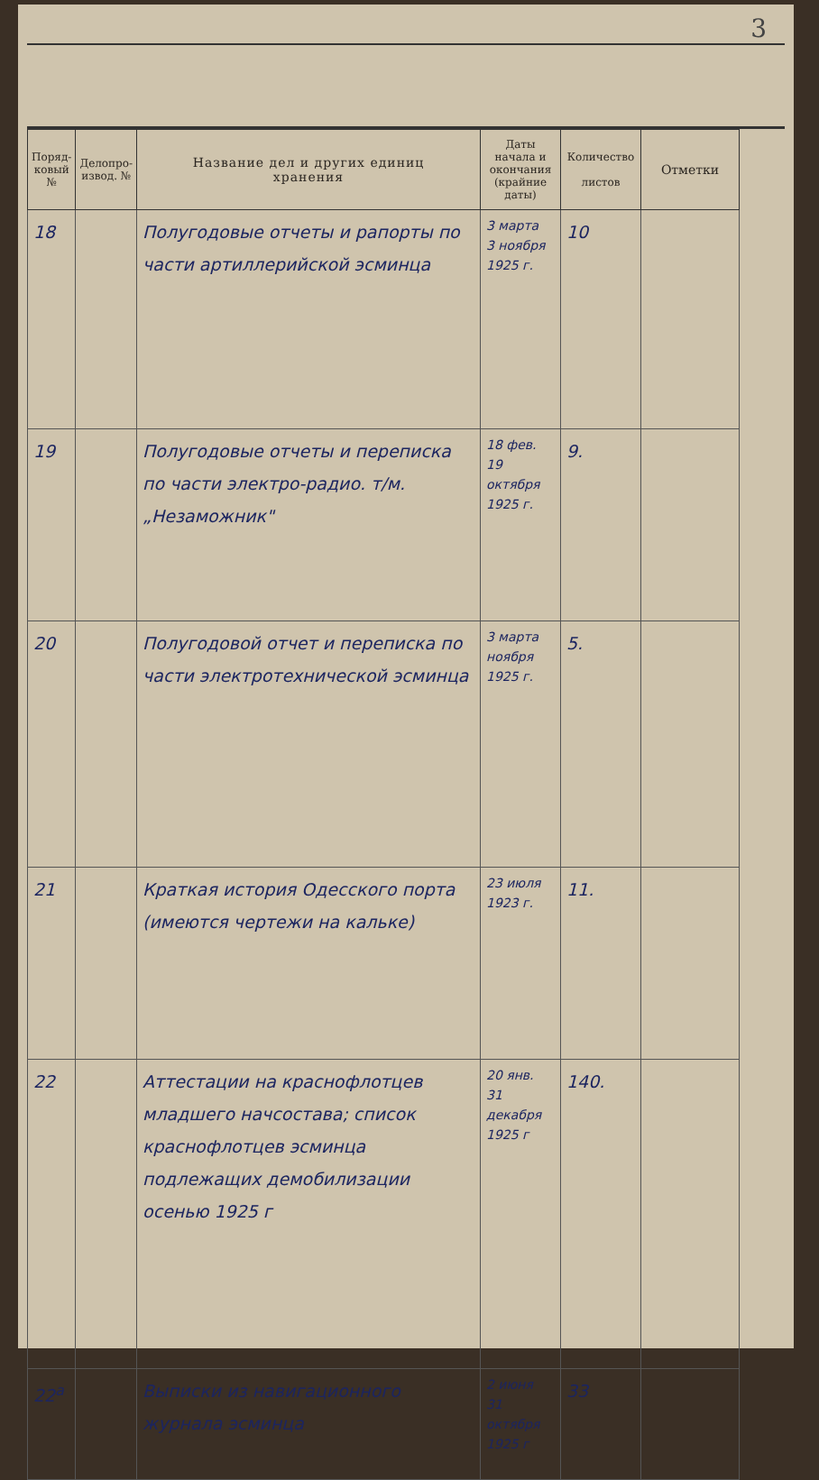3
| Поряд-ковый № | Делопро-извод. № | Название дел и других единиц хранения | Даты начала и окончания (крайние даты) | Количество листов | Отметки |
| --- | --- | --- | --- | --- | --- |
| 18 | | Полугодовые отчеты и рапорты по части артиллерийской эсминца | 3 марта 3 ноября 1925 г. | 10 | |
| 19 | | Полугодовые отчеты и переписка по части электро-радио. т/м. „Незаможник" | 18 фев. 19 октября 1925 г. | 9. | |
| 20 | | Полугодовой отчет и переписка по части электротехнической эсминца | 3 марта ноября 1925 г. | 5. | |
| 21 | | Краткая история Одесского порта (имеются чертежи на кальке) | 23 июля 1923 г. | 11. | |
| 22 | | Аттестации на краснофлотцев младшего начсостава; список краснофлотцев эсминца подлежащих демобилизации осенью 1925 г | 20 янв. 31 декабря 1925 г | 140. | |
| 22<sup>а</sup> | | Выписки из навигационного журнала эсминца | 2 июня 31 октября 1925 г | 33 | |